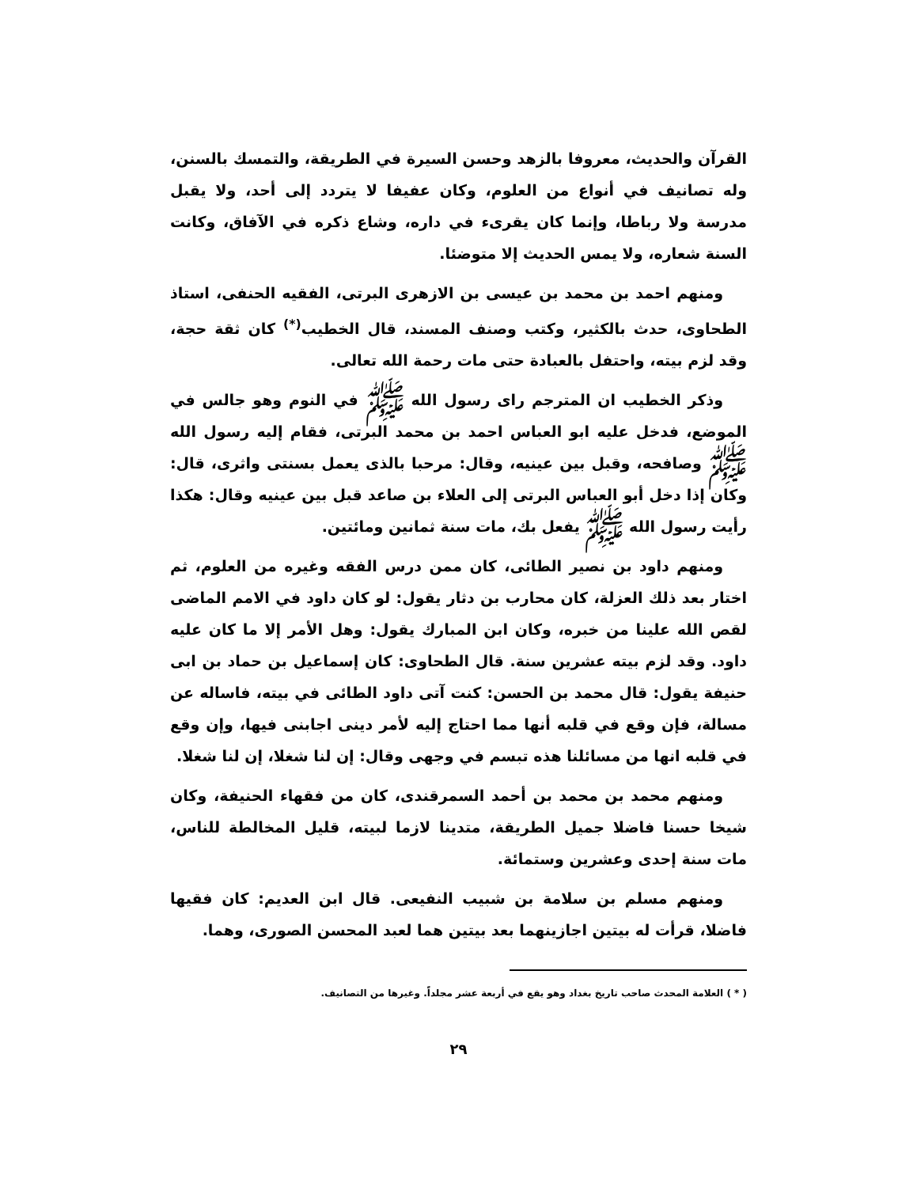القرآن والحديث، معروفا بالزهد وحسن السيرة في الطريقة، والتمسك بالسنن، وله تصانيف في أنواع من العلوم، وكان عفيفا لا يتردد إلى أحد، ولا يقبل مدرسة ولا رباطا، وإنما كان يقرىء في داره، وشاع ذكره في الآفاق، وكانت السنة شعاره، ولا يمس الحديث إلا متوضئا.
ومنهم احمد بن محمد بن عيسى بن الازهرى البرتى، الفقيه الحنفى، استاذ الطحاوى، حدث بالكثير، وكتب وصنف المسند، قال الخطيب<sup>(*)</sup> كان ثقة حجة، وقد لزم بيته، واحتفل بالعبادة حتى مات رحمة الله تعالى.
وذكر الخطيب ان المترجم راى رسول الله ﷺ في النوم وهو جالس في الموضع، فدخل عليه ابو العباس احمد بن محمد البرتى، فقام إليه رسول الله ﷺ وصافحه، وقبل بين عينيه، وقال: مرحبا بالذى يعمل بسنتى واثرى، قال: وكان إذا دخل أبو العباس البرتى إلى العلاء بن صاعد قبل بين عينيه وقال: هكذا رأيت رسول الله ﷺ يفعل بك، مات سنة ثمانين ومائتين.
ومنهم داود بن نصير الطائى، كان ممن درس الفقه وغيره من العلوم، ثم اختار بعد ذلك العزلة، كان محارب بن دثار يقول: لو كان داود في الامم الماضى لقص الله علينا من خبره، وكان ابن المبارك يقول: وهل الأمر إلا ما كان عليه داود. وقد لزم بيته عشرين سنة. قال الطحاوى: كان إسماعيل بن حماد بن ابى حنيفة يقول: قال محمد بن الحسن: كنت آتى داود الطائى في بيته، فاساله عن مسالة، فإن وقع في قلبه أنها مما احتاج إليه لأمر دينى اجابنى فيها، وإن وقع في قلبه انها من مسائلنا هذه تبسم في وجهى وقال: إن لنا شغلا، إن لنا شغلا.
ومنهم محمد بن محمد بن أحمد السمرقندى، كان من فقهاء الحنيفة، وكان شيخا حسنا فاضلا جميل الطريقة، متدينا لازما لبيته، قليل المخالطة للناس، مات سنة إحدى وعشرين وستمائة.
ومنهم مسلم بن سلامة بن شبيب النفيعى. قال ابن العديم: كان فقيها فاضلا، قرأت له بيتين اجازينهما بعد بيتين هما لعبد المحسن الصورى، وهما.
( * ) العلامة المحدث صاحب تاريخ بغداد وهو يقع في أربعة عشر مجلداً. وغيرها من التصانيف.
٢٩